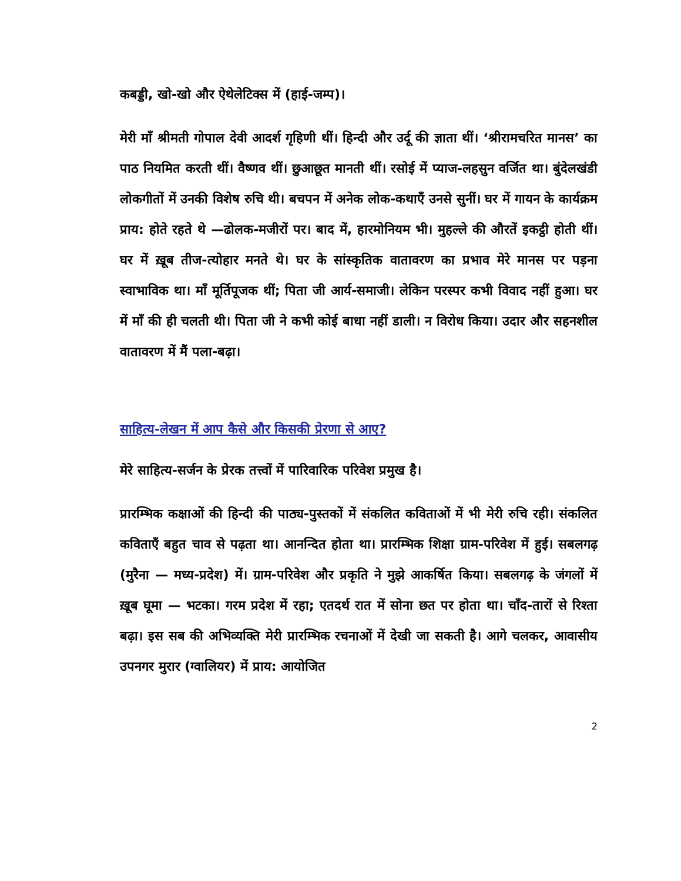कबड्डी, खो-खो और ऐथेलेटिक्स में (हाई-जम्प)।
मेरी माँ श्रीमती गोपाल देवी आदर्श गृहिणी थीं। हिन्दी और उर्दू की ज्ञाता थीं। ‘श्रीरामचरित मानस’ का पाठ नियमित करती थीं। वैष्णव थीं। छुआछूत मानती थीं। रसोई में प्याज-लहसुन वर्जित था। बुंदेलखंडी लोकगीतों में उनकी विशेष रुचि थी। बचपन में अनेक लोक-कथाएँ उनसे सुनीं। घर में गायन के कार्यक्रम प्राय: होते रहते थे —ढोलक-मजीरों पर। बाद में, हारमोनियम भी। मुहल्ले की औरतें इकट्ठी होती थीं। घर में ख़ूब तीज-त्योहार मनते थे। घर के सांस्कृतिक वातावरण का प्रभाव मेरे मानस पर पड़ना स्वाभाविक था। माँ मूर्तिपूजक थीं; पिता जी आर्य-समाजी। लेकिन परस्पर कभी विवाद नहीं हुआ। घर में माँ की ही चलती थी। पिता जी ने कभी कोई बाधा नहीं डाली। न विरोध किया। उदार और सहनशील वातावरण में मैं पला-बढ़ा।
साहित्य-लेखन में आप कैसे और किसकी प्रेरणा से आए?
मेरे साहित्य-सर्जन के प्रेरक तत्त्वों में पारिवारिक परिवेश प्रमुख है।
प्रारम्भिक कक्षाओं की हिन्दी की पाठ्य-पुस्तकों में संकलित कविताओं में भी मेरी रुचि रही। संकलित कविताएँ बहुत चाव से पढ़ता था। आनन्दित होता था। प्रारम्भिक शिक्षा ग्राम-परिवेश में हुई। सबलगढ़ (मुरैना — मध्य-प्रदेश) में। ग्राम-परिवेश और प्रकृति ने मुझे आकर्षित किया। सबलगढ़ के जंगलों में ख़ूब घूमा — भटका। गरम प्रदेश में रहा; एतदर्थ रात में सोना छत पर होता था। चाँद-तारों से रिश्ता बढ़ा। इस सब की अभिव्यक्ति मेरी प्रारम्भिक रचनाओं में देखी जा सकती है। आगे चलकर, आवासीय उपनगर मुरार (ग्वालियर) में प्राय: आयोजित
2